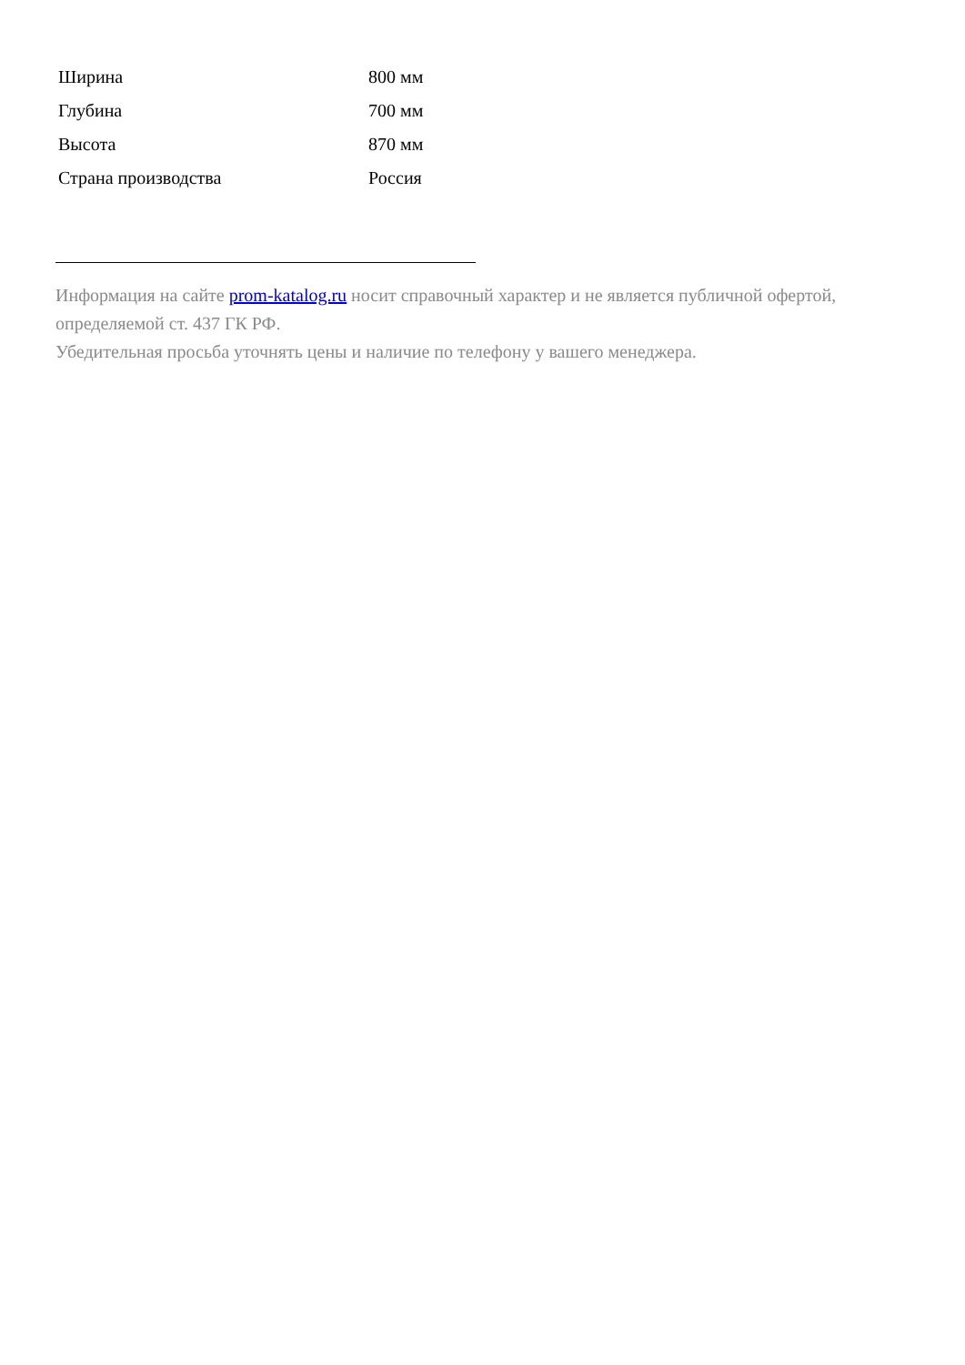| Ширина | 800 мм |
| Глубина | 700 мм |
| Высота | 870 мм |
| Страна производства | Россия |
Информация на сайте prom-katalog.ru носит справочный характер и не является публичной офертой, определяемой ст. 437 ГК РФ.
Убедительная просьба уточнять цены и наличие по телефону у вашего менеджера.